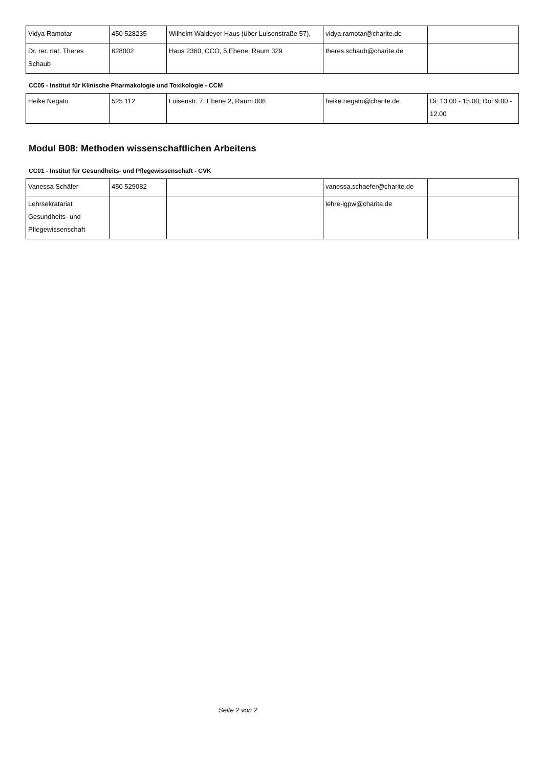| Vidya Ramotar | 450 528235 | Wilhelm Waldeyer Haus (über Luisenstraße 57), | vidya.ramotar@charite.de | |
| Dr. rer. nat. Theres Schaub | 628002 | Haus 2360, CCO, 5.Ebene, Raum 329 | theres.schaub@charite.de | |
CC05 - Institut für Klinische Pharmakologie und Toxikologie - CCM
| Heike Negatu | 525 112 | Luisenstr. 7, Ebene 2, Raum 006 | heike.negatu@charite.de | Di: 13.00 - 15.00; Do: 9.00 - 12.00 |
Modul B08: Methoden wissenschaftlichen Arbeitens
CC01 - Institut für Gesundheits- und Pflegewissenschaft - CVK
| Vanessa Schäfer | 450 529082 | | vanessa.schaefer@charite.de | |
| Lehrsekratariat Gesundheits- und Pflegewissenschaft | | | lehre-igpw@charite.de | |
Seite 2 von 2